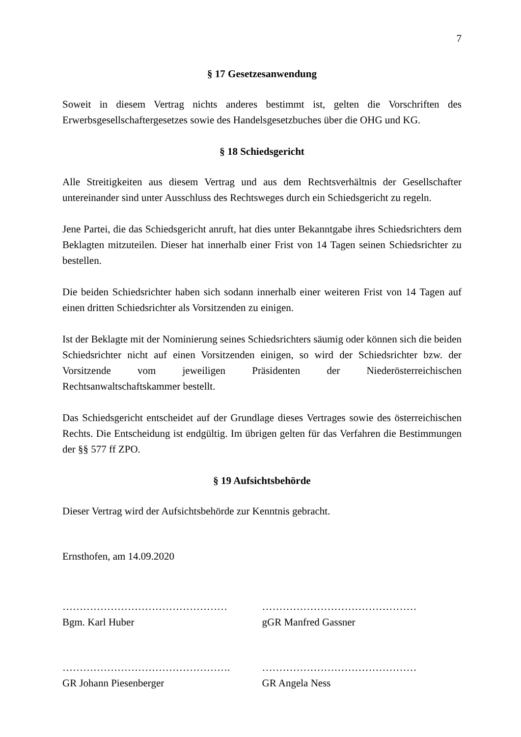7
§ 17 Gesetzesanwendung
Soweit in diesem Vertrag nichts anderes bestimmt ist, gelten die Vorschriften des Erwerbsgesellschaftergesetzes sowie des Handelsgesetzbuches über die OHG und KG.
§ 18 Schiedsgericht
Alle Streitigkeiten aus diesem Vertrag und aus dem Rechtsverhältnis der Gesellschafter untereinander sind unter Ausschluss des Rechtsweges durch ein Schiedsgericht zu regeln.
Jene Partei, die das Schiedsgericht anruft, hat dies unter Bekanntgabe ihres Schiedsrichters dem Beklagten mitzuteilen. Dieser hat innerhalb einer Frist von 14 Tagen seinen Schiedsrichter zu bestellen.
Die beiden Schiedsrichter haben sich sodann innerhalb einer weiteren Frist von 14 Tagen auf einen dritten Schiedsrichter als Vorsitzenden zu einigen.
Ist der Beklagte mit der Nominierung seines Schiedsrichters säumig oder können sich die beiden Schiedsrichter nicht auf einen Vorsitzenden einigen, so wird der Schiedsrichter bzw. der Vorsitzende vom jeweiligen Präsidenten der Niederösterreichischen Rechtsanwaltschaftskammer bestellt.
Das Schiedsgericht entscheidet auf der Grundlage dieses Vertrages sowie des österreichischen Rechts. Die Entscheidung ist endgültig. Im übrigen gelten für das Verfahren die Bestimmungen der §§ 577 ff ZPO.
§ 19 Aufsichtsbehörde
Dieser Vertrag wird der Aufsichtsbehörde zur Kenntnis gebracht.
Ernsthofen, am 14.09.2020
…………………………………………
Bgm. Karl Huber
………………………………………
gGR Manfred Gassner
………………………………………….
GR Johann Piesenberger
………………………………………
GR Angela Ness